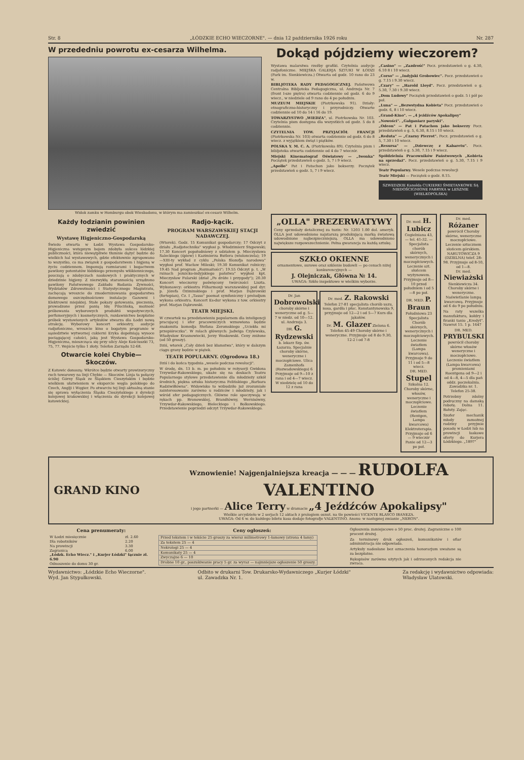Str. 8 „ŁÓDZKIE ECHO WIECZORNE". — dnia 12 października 1926 roku Nr. 287
W przededniu powrotu ex-cesarza Wilhelma.
Widok zamku w Homburgu obok Wiesbadonu, w którym ma zamieszkać ex-cesarz Wilhelm.
Każdy łodzianin powinien zwiedzić
Wystawę Higjeniczno-Gospodarską
Świeżo otwarta w Łodzi Wystawa Gospodarsko-Higjeniczna wstępnym bojem zdobyła sukces łódzkiej publiczności, która niewątpliwie tłumnie dążyć będzie do wielkich hal wystawowych, gdzie efektownie zgrupowano to wszystko, co ma związek z gospodarstwem i higjeną w życiu codziennem. Imponują rozmiarami i bogactwem pawilony potentatów łódzkiego przemysłu włókienniczego, pouczają o zdobyczach naukowych i praktycznych w dziedzinie higjeny. Z niezwykłą starannością urządzono pawilony Państwowego Zakładu Badania Żywności, Wydziałów Zdrowotności i Statystycznego Magistratu, zachęcają wreszcie do zmodernizowania gospodarstwa domowego oszczędnościowe instalacje Gazowni i Elektrowni miejskiej. Stałe pokazy gotowania, pieczenia, prowadzone przez panią Idę Pilucińską, możność próbowania wyborowych produktó wspożywczych, perfumeryjnych i kosmetycznych, rozdawnictwo bezpłatne próbek wystawionych artykułów stwarza dla Łodzi nową atrakcję. Wyborowy koncert orkiestry, audycje radjofoniczne, wreszcie kino o bogatym programie w sąsiedztwie wytwornej cukierni Eryka dopełniają wysoce pociągającej całości, jaką jest Wystawa Gospodarsko-Higjeniczna, mieszcząca się przy ulicy Aleje Kościuszki 73, 75, 77. Wejście tylko 1 złoty. Telefon Zarządu 52-68.
Otwarcie kolei Chybie—Skoczów.
Z Katowic donoszą: Wkrótce będzie otwarty prowizoryczny ruch towarowy na linji Chybie — Skoczów. Linja ta połączy ściślej Górny Śląsk ze Śląskiem Cieszyńskim i będzie wielkiem ułatwieniem w eksporcie węgla polskiego do Czech, Anglji i Węgier. Po otwarciu tej linji aktualną stanie się sprawa wyłączenia Śląska Cieszyńskiego z dyrekcji kolejowej krakowskiej i włączenia do dyrekcji kolejowej katowickiej.
Radjo-kącik.
PROGRAM WARSZAWSKIEJ STACJI NADAWCZEJ.
(Wtorek). Godz. 15 Komunikat gospodarczy; 17 Odczyt z działu „Radjotechnika" wygłosi p. Włodzimierz Stępowski; 17.30 Koncert popołudniowy z udziałem p. Mieczysława Saleckiego (śpiew) i Kazimierza Butlera (wiolonczela); 19—XIII-ty wykład z cyklu „Polska filozofja narodowa" wygłosi prof. Wacław Mileski; 19.30 Komunikat rolniczy; 19.45 Nad program „Rozmaitości"; 19.55 Odczyt p. t. „W ruinach jezuicko-indyjskiego państwa" wygłosi kpt. Mieczysław Fularski (dział „Po dróże i przygody"); 20.30 Koncert wieczorny poświęcony twórczości Liszta. Wykonawcy: orkiestra Filharmonji warszawskiej pod dyr. p. Józefa Oziminskiego i prof. Marjan Dąbrowski (fortepian), Cz. I „Tasso" poemat symfoniczny i preludjum wykona orkiestra. Koncert Es-dur wykona z tow. orkiestry prof. Marjan Dąbrowski.
TEATR MIEJSKI.
W czwartek na przedstawieniu popularnem dla inteligencji pracującej i sfer pracowniczych wznowiona będzie znakomita komedja Stefana Żeromskiego „Uciekła mi przepióreczka". W rolach głównych: Jadwiga Czylewska, Władysław Krasnowiecki, Jerzy Woskowski. Ceny zniżone (od 50 groszy).
Dziś, wtorek „Cały dzień bez kłamstwa", który w dalszym ciągu grany będzie w piątek.
TEATR POPULARNY. (Ogrodowa 18.)
Dziś i do końca tygodnia „wesele podczas rewolucji".
W środę, dn. 13 b. m. po południu w reżyserji Gwidona Trzywdar-Rakowskiego, ukaże się na deskach Teatru Popularnego stylowe przedstawienie dla młodzieży szkół średnich, piękna sztuka historyczna Felińskiego „Barbara Radziwiłłówna". Widowisko to wzbudziło już zrozumiałe zainteresowanie zarówno u rodziców i młodzieży, jak i wśród sfer pedagogicznych. Główne role spoczywają w rękach pp. Bronowskiej, Brandtówny, Wernisówny, Trzywdar-Rakowskiego, Bieleckiego i Bolkowskiego. Przedstawienie poprzedzi odczyt Trzywdar-Rakowskiego.
Dokąd pójdziemy wieczorem?
Wystawa malarstwa rzeźby grafiki. Czytelnia audycje radjofoniczne. MIEJSKA GALERJA SZTUKI W ŁODZI (Park im. Sienkiewicza.) Otwarta od godz. 10 rano do 23 w.
BIBLJOTEKA RADY PEDAGOGICZNEJ. Państwowa Centralna Bibljoteka Pedagogiczna, ul. Andrzeja Nr. 7 (front I-sze piętro) otwarta codziennie od godz. 6 do 9 wiecz., w niedziele od 9 rano do 4 po południu.
MUZEUM MIEJSKIE (Piotrkowska 91). Działy: etnograficzno-historyczny i przyrodniczy. Otwarte codziennie od 10 do 14 i 16 do 19.
TOWARZYSTWO „WIEDZA", ul. Piotrkowska Nr. 103. Czytelnia pism dostępna dla wszystkich od godz. 5 do 8 codziennie.
CZYTELNIA TOW. PRZYJACIÓŁ FRANCJI (Piotrkowska Nr. 103) otwarta codziennie od godz. 6 do 8 wiecz. z wyjątkiem świąt i piątków.
POLSKA Y. M. C. A. (Piotrkowska 89). Czytelnia pism i bibljoteka otwarta codziennie od 4 do 7 wieczór.
Miejski Kinematograf Oświatowy — „Iwonka" Początek przedstawień o godz. 5, 7 i 9 wiecz.
„Apollo" Pat i Patachon jako bokserzy. Początek przedstawień o godz. 5, 7 i 9 wiecz.
„Casino" — „Zazdrość" Pocz. przedstawień o g. 4.30, 6.10 8 i 10 wiecz.
„Corso" — „Indyjski Grobowiec". Pocz. przedstawień o g. 7.15 i 9.30 wiecz.
„Czary" — „Harold Lloyd". Pocz. przedstawień o g. 5.30, 7.30 i 9.30 wiecz.
„Dom Ludowy" Początek przedstawień o godz. 5 i pół po poł.
„Luna" — „Bezwstydna Kobieta" Pocz. przedstawień o godz. 6, 8 i 10 wiecz.
„Grand-Kino". — „4 jeźdźców Apokalipsy"
„Nowości". „Gałganiarz paryski".
„Odeon" — Pat i Patachon jako bokserzy Pocz. przedstawień o g. 5, 6.30, 8.15 i 10 wiecz.
„Reduta" — „Czarny Pierrot". Pocz. przedstawień o g. 5, 7.30 i 10 wiecz.
„Resursa" — „Dziewczę z Kabaretu". Pocz. przedstawień o g. 5.30, 7.15 i 9 wiecz.
Spółdzielnia Pracowników Państwowych „Kobieta na sprzedaż". Pocz. przedstawień o g. 5.30, 7.15 i 9 wiecz.
Teatr Popularny. Wesele podczas rewolucji
Teatr Miejski — Początek o godz. 8.15.
SZWEDZKIE Kanolda CUKIERKI ŚMIETANKOWE SĄ NIEDOŚCIGNIONE FABRYKA w LESZNIE (WIELKOPOLSKA)
„OLLA" PREZERWATYWY
Ceny sprzedaży detalicznej za tuzin: Nr. 1203 1.00 dol. ameryk. OLLA jest udowodniono najstarszą produkującą marką światową udowodnione najbezpieczniejszą. OLLA ma udowodniono największe rozpowszechnienie. Pełna gwarancja za każdą sztukę.
SZKŁO OKIENNE
ornamentowe, surowe oraz szklenie budowli — po cenach niżej konkurencyjnych —
J. Olejniczak, Główna № 14.
UWAGA: Szkło inspektowe w wielkim wyborze.
Dr. Jan Dobrowolski choroby skórne i weneryczne od g. 5—7 w niedz. od 10—12. ul. Andrzeja 3.
DR. G. Rydzewski b. lekarz Szp. św. Łazarza. Specjalnie choroby skórne, weneryczne i moczopłciowe. Ulica Zamenhofa (Rozwadowskiego) 6 Przyjmuje od 9—10 z rana i od 4—7 wiecz. W niedzielę od 10 do 12 z rana
Dr. med. Z. Rakowski Telefon 27-81 specjalista chorób uszu, nosa, gardła i płuc. Konstantynowska 9, przyjmuje od 12—2 i od 5—7 Kurs dla jąkałów.
Dr. M. Glazer Zielona 6. Telefon 45-49 Choroby skórne i weneryczne. Przyjmuje od 8 do 9.30, 12-2 i od 7-8
Dr. med. H. Lubicz Cegielniana 43, — tel. 41-32. — Specjalista chorób skórnych, wenerycznych i moczopłciowych. Leczenie szt. słońcem wyżynowem. Przyjmuje od 8—10 przed południem i od 5—8 po poł.
DR. MED. P. Braun Południowa 23 Specjalista Chorób skórnych, wenerycznych i moczopłciowych. Leczenie światłem (Lampa kwarcowa). Przyjmuje 9 do 11 i od 5—8 wiecz.
DR. MED. Stupel Szkolna 12. Choroby skórne, włosów, weneryczne i moczopłciowe. Leczenie światłem (Rentgen, Lampa kwarcowa) Elektroterapia. Przyjmuje od 6 — 9 wieczór Panie od 12—3 po poł.
Dr. med. Różaner powrócił Choroby skórne, weneryczne moczopłciowe. Leczenie sztucznem słońcem górskiem. NARUTOWICZA 9 (DZIELNA) telef. 28-98. Przyjmuje od 8-10, od 1—8.
Dr. med. Niewiażski Sienkiewicza 34. Choroby skórne i weneryczne. Naświetlanie lampą kwarcową. Przyjmuje od 6 do 9 po południu.
Na raty wszelka manufaktura, kołdry i firanki tanio „Kredyt". Nawrot 15. 1 p. 1647
DR. MED. PRYBULSKI powrócił choroby skórne włosów weneryczne i moczopłciowe. Leczenie światłem (Lampa kwarcowa) promieniami Roentgena od 9—2 i od 4—8, 4—5 dla pań oddz. poczekalnia. Zawadzka nr. 1. Telefon 25-38.
Potrzebny zdolny podręczny na damską robotę. Dolna 11. Bałuty. Zając.
Szofer mechanik młody zamożnej rodziny przyjmie posadę w Łodzi lub na prowincji łaskawe oferty do Kurjera Łódzkiego. „1897"
GRAND KINO
Wznowienie! Najgenjalniejsza kreacja — — — RUDOLFA VALENTINO
i jego partnerki — Alice Terry w dramacie „4 Jeźdźców Apokalipsy"
Wielkie arcydzieło w 2 serjach 12 aktach z prologiem osnut. na tle powieści VICENTE BLASCO IBANEZA.
UWAGA: Od 6 w. do każdego biletu kasa dodaje fotografje VALENTINO. Anons: w następnej zmianie „NERON".
Cena prenumeraty:
| W Łodzi miesięcznie | zł. 2.60 |
| Dla robotników | 2.20 |
| Na prowincji | 3.30 |
| Zagranicą | 6.00 |
| „Łódzk. Echo Wiecz." i „Kurjer Łódzki" łącznie zł. 6.90 | |
| Odnoszenie do domu 30 gr. | |
Ceny ogłoszeń:
| Przed tekstem i w tekście 25 groszy za wiersz milimetrowy 1-łamowy (strona 4 łamy) |
| Za tekstem 25 — 4 |
| Nekrologi 25 — 4 |
| Komunikaty 25 — 4 |
| Zwyczajne 6 — 10 |
| Drobne 10 gr., poszukiwanie pracy 5 gr. za wyraz — najmniejsze ogłoszenie 50 groszy. |
Ogłoszenia zamiejscowe o 50 proc. drożej. Zagraniczne o 100 procent drożej.
Za terminowy druk ogłoszeń, komunikatów i ofiar administracja nie odpowiada.
Artykuły nadesłane bez oznaczenia honorarjum uważane są za bezpłatne.
Rękopisów zarówno użytych jak i odrzuconych redakcja nie zwraca.
Wydawnictwo: „Łódzkie Echo Wieczorne".
Wyd. Jan Stypułkowski. Odbito w drukarni Tow. Drukarsko-Wydawniczego „Kurjer Łódzki"
ul. Zawadzka Nr. 1. Za redakcję i wydawnictwo odpowiada:
Władysław Ulatowski.